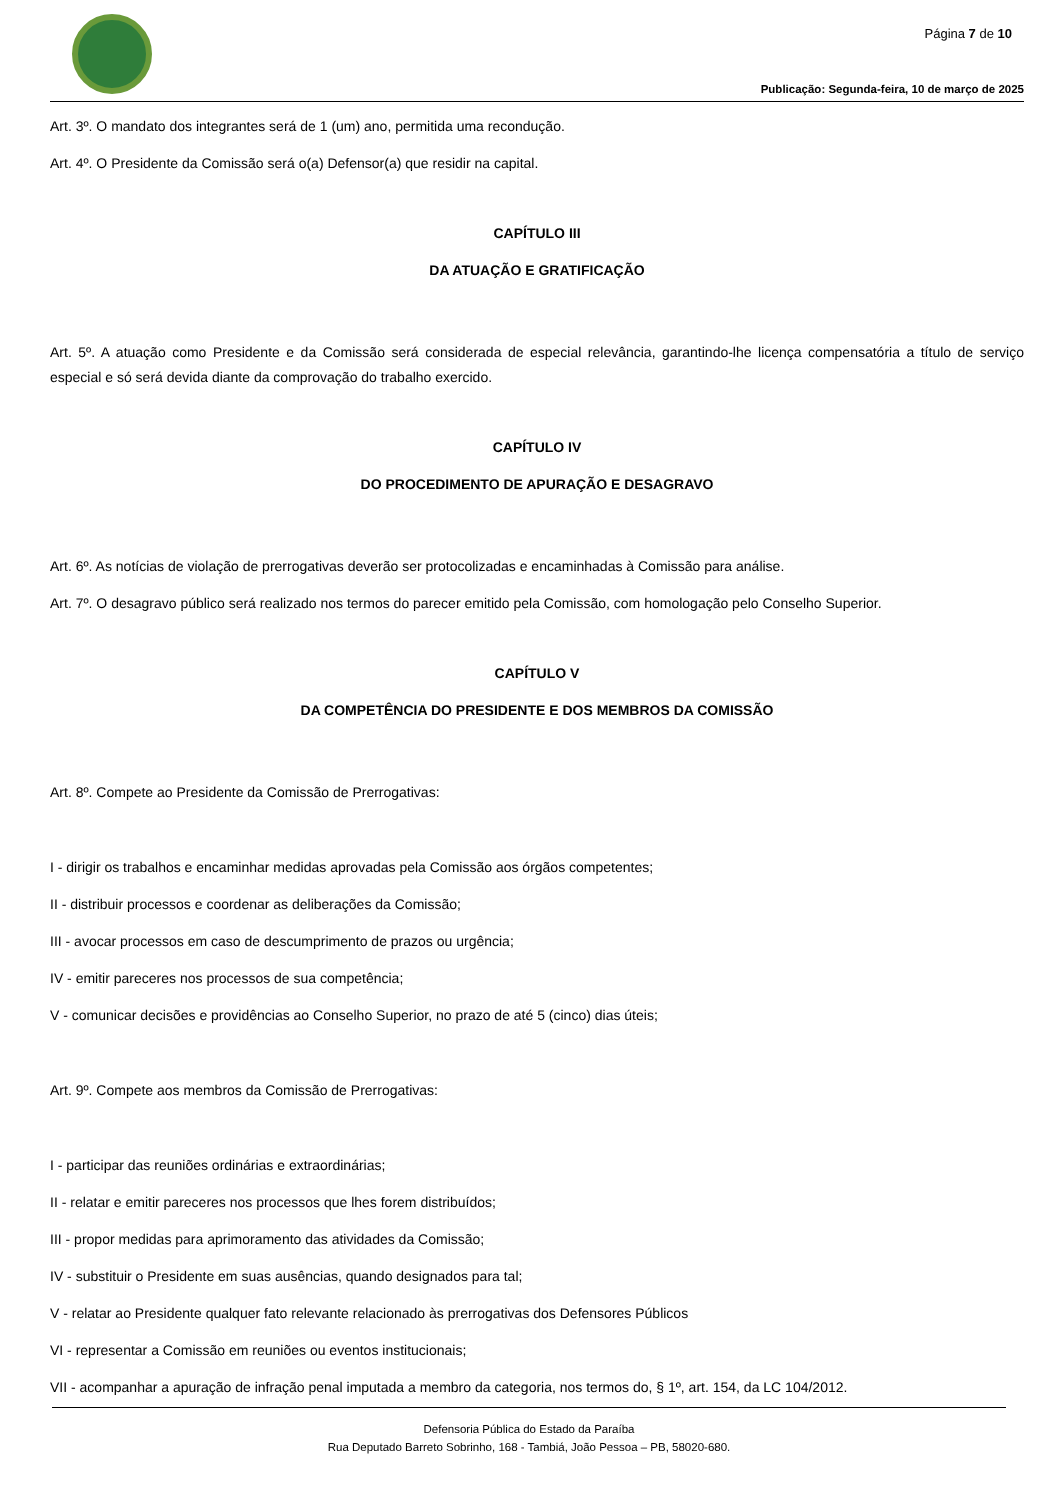Página 7 de 10
Publicação: Segunda-feira, 10 de março de 2025
Art. 3º. O mandato dos integrantes será de 1 (um) ano, permitida uma recondução.
Art. 4º. O Presidente da Comissão será o(a) Defensor(a) que residir na capital.
CAPÍTULO III
DA ATUAÇÃO E GRATIFICAÇÃO
Art. 5º. A atuação como Presidente e da Comissão será considerada de especial relevância, garantindo-lhe licença compensatória a título de serviço especial e só será devida diante da comprovação do trabalho exercido.
CAPÍTULO IV
DO PROCEDIMENTO DE APURAÇÃO E DESAGRAVO
Art. 6º. As notícias de violação de prerrogativas deverão ser protocolizadas e encaminhadas à Comissão para análise.
Art. 7º. O desagravo público será realizado nos termos do parecer emitido pela Comissão, com homologação pelo Conselho Superior.
CAPÍTULO V
DA COMPETÊNCIA DO PRESIDENTE E DOS MEMBROS DA COMISSÃO
Art. 8º. Compete ao Presidente da Comissão de Prerrogativas:
I - dirigir os trabalhos e encaminhar medidas aprovadas pela Comissão aos órgãos competentes;
II - distribuir processos e coordenar as deliberações da Comissão;
III - avocar processos em caso de descumprimento de prazos ou urgência;
IV - emitir pareceres nos processos de sua competência;
V - comunicar decisões e providências ao Conselho Superior, no prazo de até 5 (cinco) dias úteis;
Art. 9º. Compete aos membros da Comissão de Prerrogativas:
I - participar das reuniões ordinárias e extraordinárias;
II - relatar e emitir pareceres nos processos que lhes forem distribuídos;
III - propor medidas para aprimoramento das atividades da Comissão;
IV - substituir o Presidente em suas ausências, quando designados para tal;
V - relatar ao Presidente qualquer fato relevante relacionado às prerrogativas dos Defensores Públicos
VI - representar a Comissão em reuniões ou eventos institucionais;
VII - acompanhar a apuração de infração penal imputada a membro da categoria, nos termos do, § 1º, art. 154, da LC 104/2012.
Defensoria Pública do Estado da Paraíba
Rua Deputado Barreto Sobrinho, 168 - Tambiá, João Pessoa – PB, 58020-680.